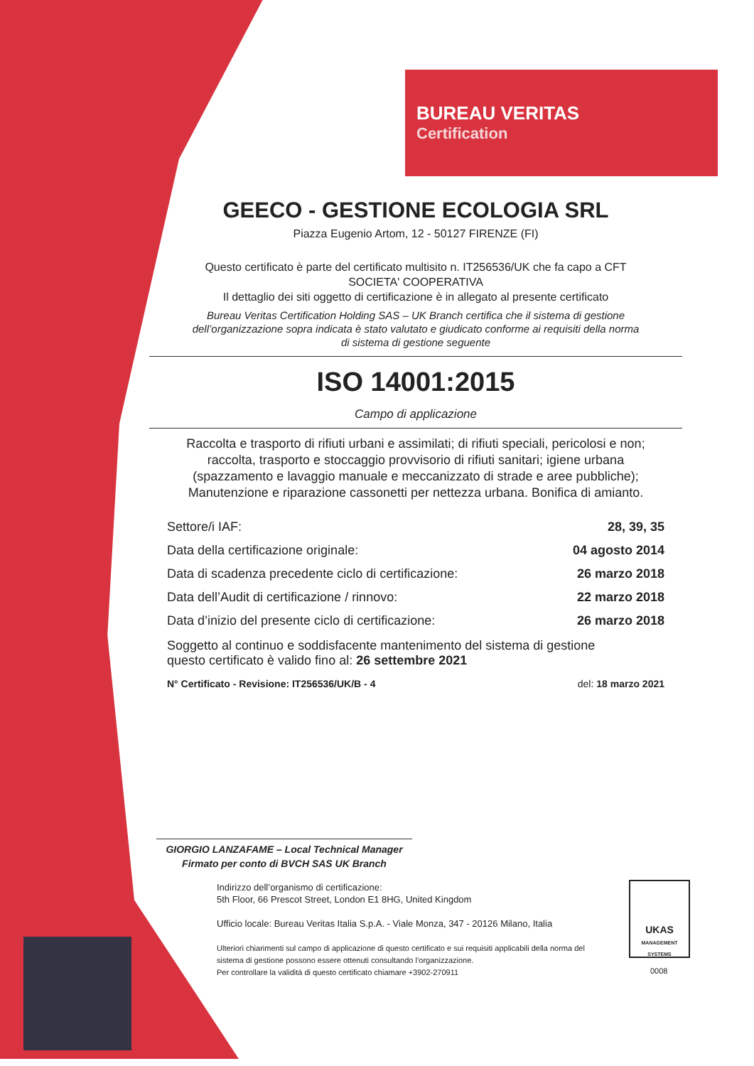BUREAU VERITAS
Certification
GEECO - GESTIONE ECOLOGIA SRL
Piazza Eugenio Artom, 12 - 50127 FIRENZE (FI)
Questo certificato è parte del certificato multisito n. IT256536/UK che fa capo a CFT
SOCIETA' COOPERATIVA
Il dettaglio dei siti oggetto di certificazione è in allegato al presente certificato
Bureau Veritas Certification Holding SAS – UK Branch certifica che il sistema di gestione
dell’organizzazione sopra indicata è stato valutato e giudicato conforme ai requisiti della norma
di sistema di gestione seguente
ISO 14001:2015
Campo di applicazione
Raccolta e trasporto di rifiuti urbani e assimilati; di rifiuti speciali, pericolosi e non;
raccolta, trasporto e stoccaggio provvisorio di rifiuti sanitari; igiene urbana
(spazzamento e lavaggio manuale e meccanizzato di strade e aree pubbliche);
Manutenzione e riparazione cassonetti per nettezza urbana. Bonifica di amianto.
Settore/i IAF: 28, 39, 35
Data della certificazione originale: 04 agosto 2014
Data di scadenza precedente ciclo di certificazione: 26 marzo 2018
Data dell’Audit di certificazione / rinnovo: 22 marzo 2018
Data d’inizio del presente ciclo di certificazione: 26 marzo 2018
Soggetto al continuo e soddisfacente mantenimento del sistema di gestione
questo certificato è valido fino al: 26 settembre 2021
N° Certificato - Revisione: IT256536/UK/B - 4 del: 18 marzo 2021
GIORGIO LANZAFAME – Local Technical Manager
Firmato per conto di BVCH SAS UK Branch
Indirizzo dell’organismo di certificazione:
5th Floor, 66 Prescot Street, London E1 8HG, United Kingdom
Ufficio locale: Bureau Veritas Italia S.p.A. - Viale Monza, 347 - 20126 Milano, Italia
Ulteriori chiarimenti sul campo di applicazione di questo certificato e sui requisiti applicabili della norma del sistema di gestione possono essere ottenuti consultando l’organizzazione.
Per controllare la validità di questo certificato chiamare +3902-270911
UKAS
MANAGEMENT SYSTEMS
0008